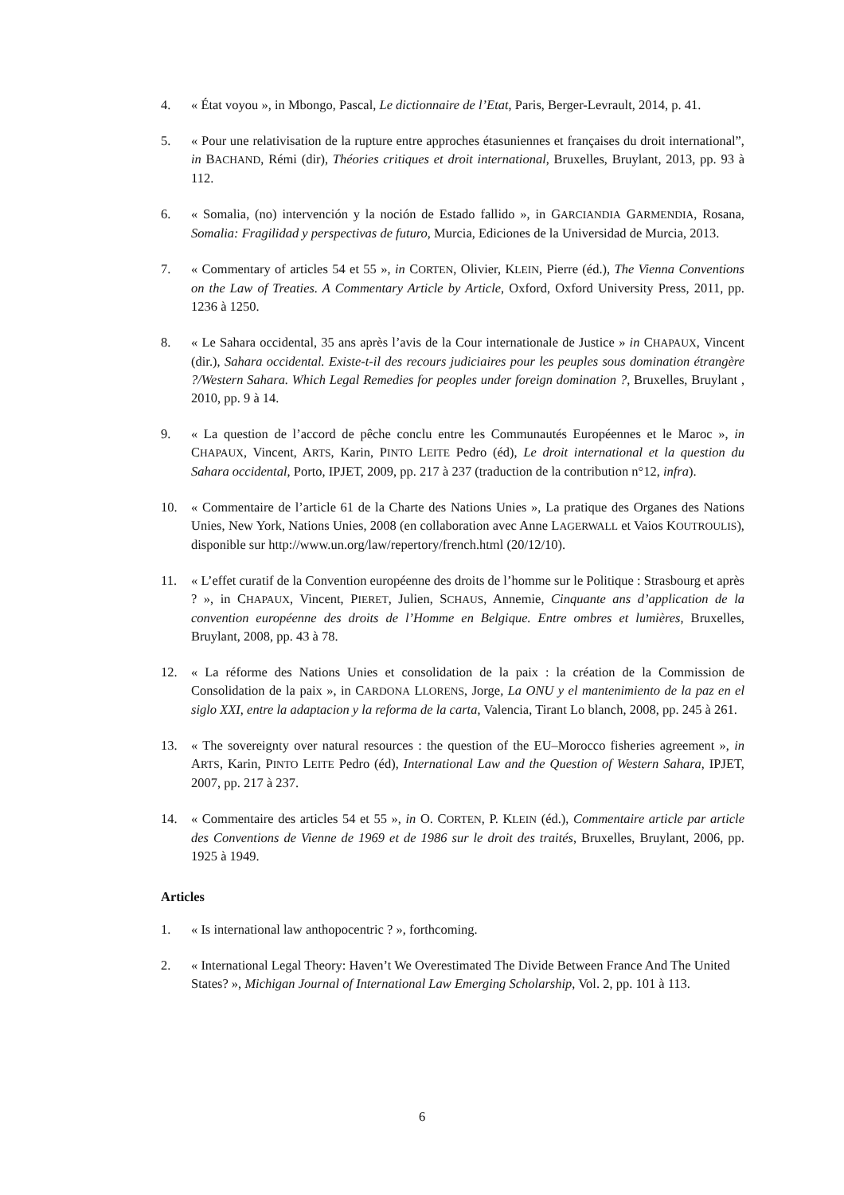4. « État voyou », in Mbongo, Pascal, Le dictionnaire de l’Etat, Paris, Berger-Levrault, 2014, p. 41.
5. « Pour une relativisation de la rupture entre approches étasuniennes et françaises du droit international”, in BACHAND, Rémi (dir), Théories critiques et droit international, Bruxelles, Bruylant, 2013, pp. 93 à 112.
6. « Somalia, (no) intervención y la noción de Estado fallido », in GARCIANDIA GARMENDIA, Rosana, Somalia: Fragilidad y perspectivas de futuro, Murcia, Ediciones de la Universidad de Murcia, 2013.
7. « Commentary of articles 54 et 55 », in CORTEN, Olivier, KLEIN, Pierre (éd.), The Vienna Conventions on the Law of Treaties. A Commentary Article by Article, Oxford, Oxford University Press, 2011, pp. 1236 à 1250.
8. « Le Sahara occidental, 35 ans après l’avis de la Cour internationale de Justice » in CHAPAUX, Vincent (dir.), Sahara occidental. Existe-t-il des recours judiciaires pour les peuples sous domination étrangère ?/Western Sahara. Which Legal Remedies for peoples under foreign domination ?, Bruxelles, Bruylant , 2010, pp. 9 à 14.
9. « La question de l’accord de pêche conclu entre les Communautés Européennes et le Maroc », in CHAPAUX, Vincent, ARTS, Karin, PINTO LEITE Pedro (éd), Le droit international et la question du Sahara occidental, Porto, IPJET, 2009, pp. 217 à 237 (traduction de la contribution n°12, infra).
10. « Commentaire de l’article 61 de la Charte des Nations Unies », La pratique des Organes des Nations Unies, New York, Nations Unies, 2008 (en collaboration avec Anne LAGERWALL et Vaios KOUTROULIS), disponible sur http://www.un.org/law/repertory/french.html (20/12/10).
11. « L’effet curatif de la Convention européenne des droits de l’homme sur le Politique : Strasbourg et après ? », in CHAPAUX, Vincent, PIERET, Julien, SCHAUS, Annemie, Cinquante ans d’application de la convention européenne des droits de l’Homme en Belgique. Entre ombres et lumières, Bruxelles, Bruylant, 2008, pp. 43 à 78.
12. « La réforme des Nations Unies et consolidation de la paix : la création de la Commission de Consolidation de la paix », in CARDONA LLORENS, Jorge, La ONU y el mantenimiento de la paz en el siglo XXI, entre la adaptacion y la reforma de la carta, Valencia, Tirant Lo blanch, 2008, pp. 245 à 261.
13. « The sovereignty over natural resources : the question of the EU–Morocco fisheries agreement », in ARTS, Karin, PINTO LEITE Pedro (éd), International Law and the Question of Western Sahara, IPJET, 2007, pp. 217 à 237.
14. « Commentaire des articles 54 et 55 », in O. CORTEN, P. KLEIN (éd.), Commentaire article par article des Conventions de Vienne de 1969 et de 1986 sur le droit des traités, Bruxelles, Bruylant, 2006, pp. 1925 à 1949.
Articles
1. « Is international law anthopocentric ? », forthcoming.
2. « International Legal Theory: Haven’t We Overestimated The Divide Between France And The United States? », Michigan Journal of International Law Emerging Scholarship, Vol. 2, pp. 101 à 113.
6